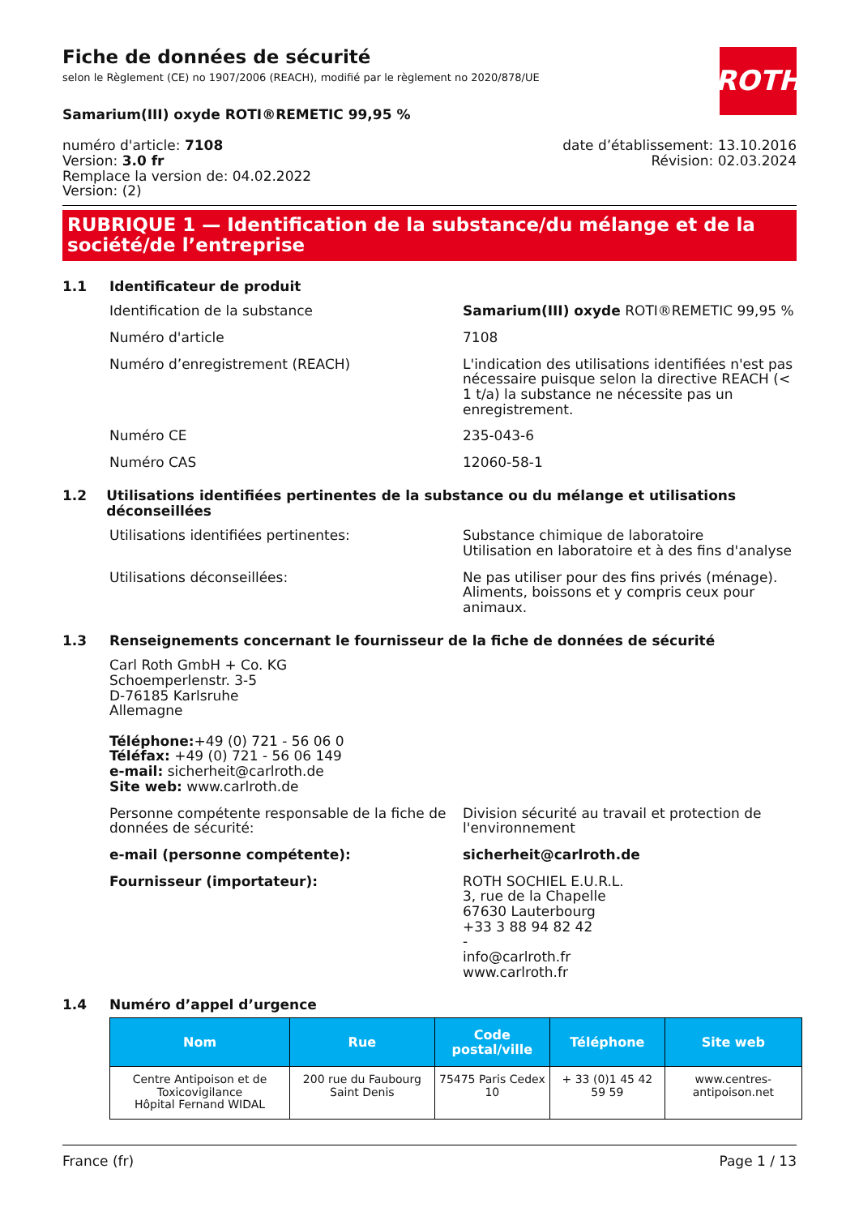ROTH
Fiche de données de sécurité
selon le Règlement (CE) no 1907/2006 (REACH), modifié par le règlement no 2020/878/UE
Samarium(III) oxyde ROTI®REMETIC 99,95 %
numéro d'article: 7108
Version: 3.0 fr
Remplace la version de: 04.02.2022
Version: (2)
date d’établissement: 13.10.2016
Révision: 02.03.2024
RUBRIQUE 1 — Identification de la substance/du mélange et de la société/de l’entreprise
1.1 Identificateur de produit
Identification de la substance Samarium(III) oxyde ROTI®REMETIC 99,95 %
Numéro d'article 7108
Numéro d’enregistrement (REACH) L'indication des utilisations identifiées n'est pas nécessaire puisque selon la directive REACH (< 1 t/a) la substance ne nécessite pas un enregistrement.
Numéro CE 235-043-6
Numéro CAS 12060-58-1
1.2 Utilisations identifiées pertinentes de la substance ou du mélange et utilisations déconseillées
Utilisations identifiées pertinentes: Substance chimique de laboratoire
Utilisation en laboratoire et à des fins d'analyse
Utilisations déconseillées: Ne pas utiliser pour des fins privés (ménage). Aliments, boissons et y compris ceux pour animaux.
1.3 Renseignements concernant le fournisseur de la fiche de données de sécurité
Carl Roth GmbH + Co. KG
Schoemperlenstr. 3-5
D-76185 Karlsruhe
Allemagne
Téléphone:+49 (0) 721 - 56 06 0
Téléfax: +49 (0) 721 - 56 06 149
e-mail: sicherheit@carlroth.de
Site web: www.carlroth.de
Personne compétente responsable de la fiche de données de sécurité:
Division sécurité au travail et protection de l'environnement
e-mail (personne compétente): sicherheit@carlroth.de
Fournisseur (importateur): ROTH SOCHIEL E.U.R.L.
3, rue de la Chapelle
67630 Lauterbourg
+33 3 88 94 82 42
-
info@carlroth.fr
www.carlroth.fr
1.4 Numéro d’appel d’urgence
| Nom | Rue | Code postal/ville | Téléphone | Site web |
| --- | --- | --- | --- | --- |
| Centre Antipoison et de Toxicovigilance Hôpital Fernand WIDAL | 200 rue du Faubourg Saint Denis | 75475 Paris Cedex 10 | + 33 (0)1 45 42 59 59 | www.centres-antipoison.net |
France (fr) Page 1 / 13